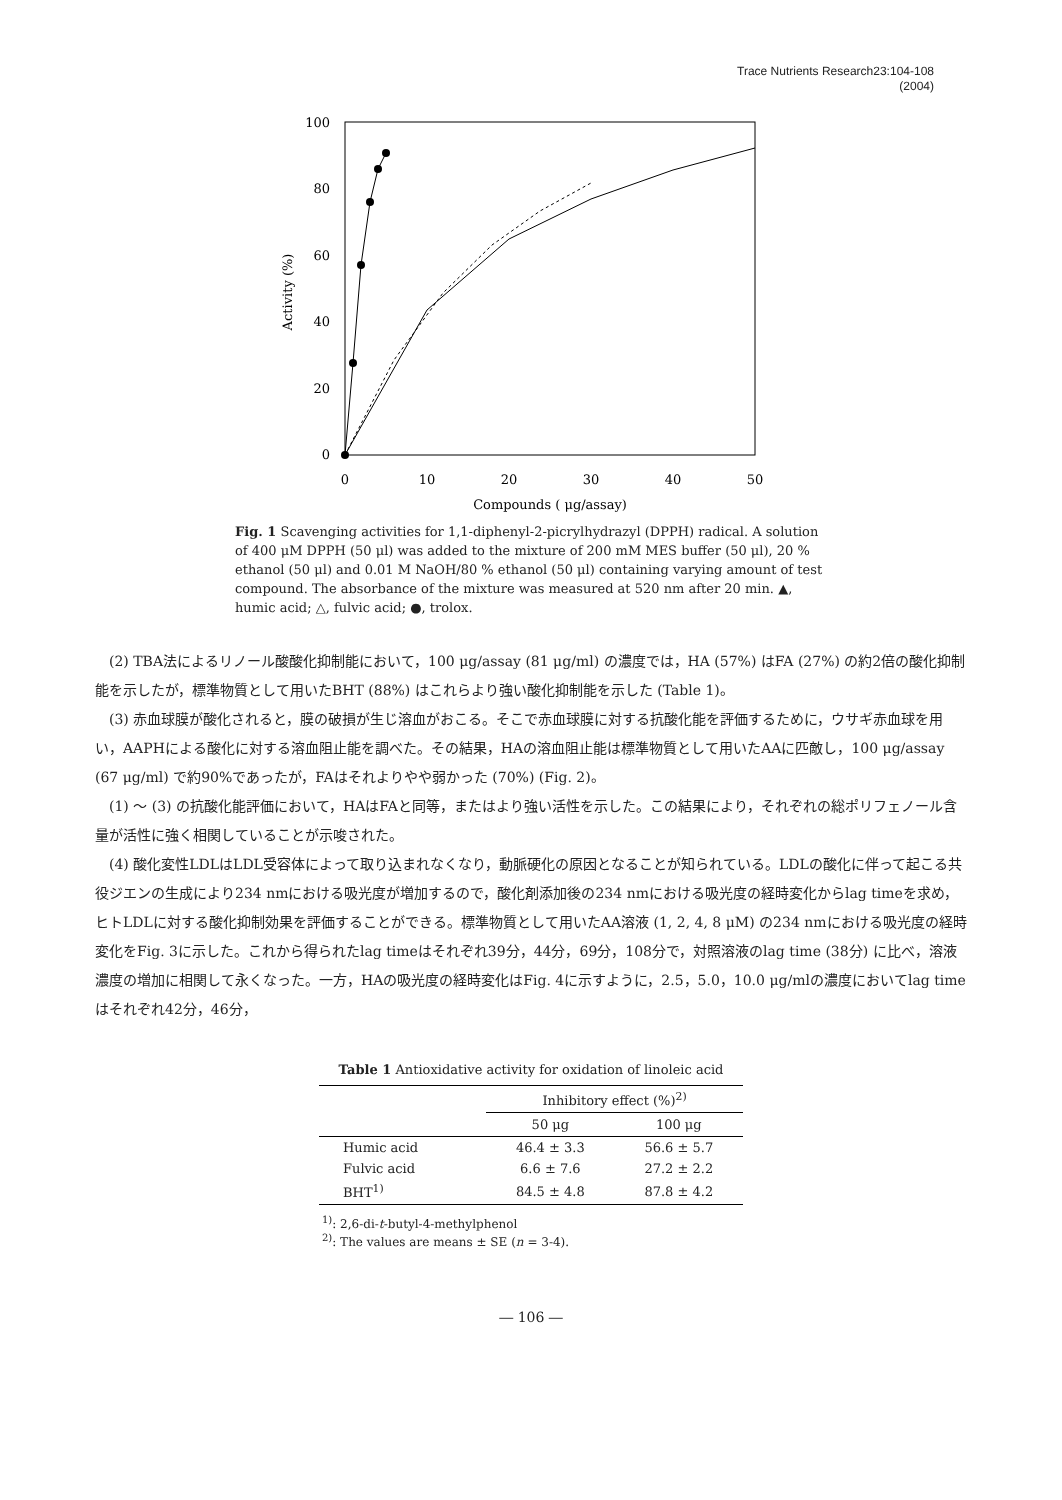Trace Nutrients Research23:104-108
(2004)
0
20
40
60
80
100
0
10
20
30
40
50
Compounds ( μg/assay)
Activity (%)
Fig. 1 Scavenging activities for 1,1-diphenyl-2-picrylhydrazyl (DPPH) radical. A solution of 400 μM DPPH (50 μl) was added to the mixture of 200 mM MES buffer (50 μl), 20 % ethanol (50 μl) and 0.01 M NaOH/80 % ethanol (50 μl) containing varying amount of test compound. The absorbance of the mixture was measured at 520 nm after 20 min. ▲, humic acid; △, fulvic acid; ●, trolox.
(2) TBA法によるリノール酸酸化抑制能において，100 μg/assay (81 μg/ml) の濃度では，HA (57%) はFA (27%) の約2倍の酸化抑制能を示したが，標準物質として用いたBHT (88%) はこれらより強い酸化抑制能を示した (Table 1)。
(3) 赤血球膜が酸化されると，膜の破損が生じ溶血がおこる。そこで赤血球膜に対する抗酸化能を評価するために，ウサギ赤血球を用い，AAPHによる酸化に対する溶血阻止能を調べた。その結果，HAの溶血阻止能は標準物質として用いたAAに匹敵し，100 μg/assay (67 μg/ml) で約90%であったが，FAはそれよりやや弱かった (70%) (Fig. 2)。
(1) ～ (3) の抗酸化能評価において，HAはFAと同等，またはより強い活性を示した。この結果により，それぞれの総ポリフェノール含量が活性に強く相関していることが示唆された。
(4) 酸化変性LDLはLDL受容体によって取り込まれなくなり，動脈硬化の原因となることが知られている。LDLの酸化に伴って起こる共役ジエンの生成により234 nmにおける吸光度が増加するので，酸化剤添加後の234 nmにおける吸光度の経時変化からlag timeを求め，ヒトLDLに対する酸化抑制効果を評価することができる。標準物質として用いたAA溶液 (1, 2, 4, 8 μM) の234 nmにおける吸光度の経時変化をFig. 3に示した。これから得られたlag timeはそれぞれ39分，44分，69分，108分で，対照溶液のlag time (38分) に比べ，溶液濃度の増加に相関して永くなった。一方，HAの吸光度の経時変化はFig. 4に示すように，2.5，5.0，10.0 μg/mlの濃度においてlag timeはそれぞれ42分，46分，
Table 1 Antioxidative activity for oxidation of linoleic acid
| | Inhibitory effect (%)<sup>2)</sup> | |
| --- | --- | --- |
| | 50 μg | 100 μg |
| Humic acid | 46.4 ± 3.3 | 56.6 ± 5.7 |
| Fulvic acid | 6.6 ± 7.6 | 27.2 ± 2.2 |
| BHT<sup>1)</sup> | 84.5 ± 4.8 | 87.8 ± 4.2 |
<sup>1)</sup>: 2,6-di-t-butyl-4-methylphenol
<sup>2)</sup>: The values are means ± SE (n = 3-4).
― 106 ―